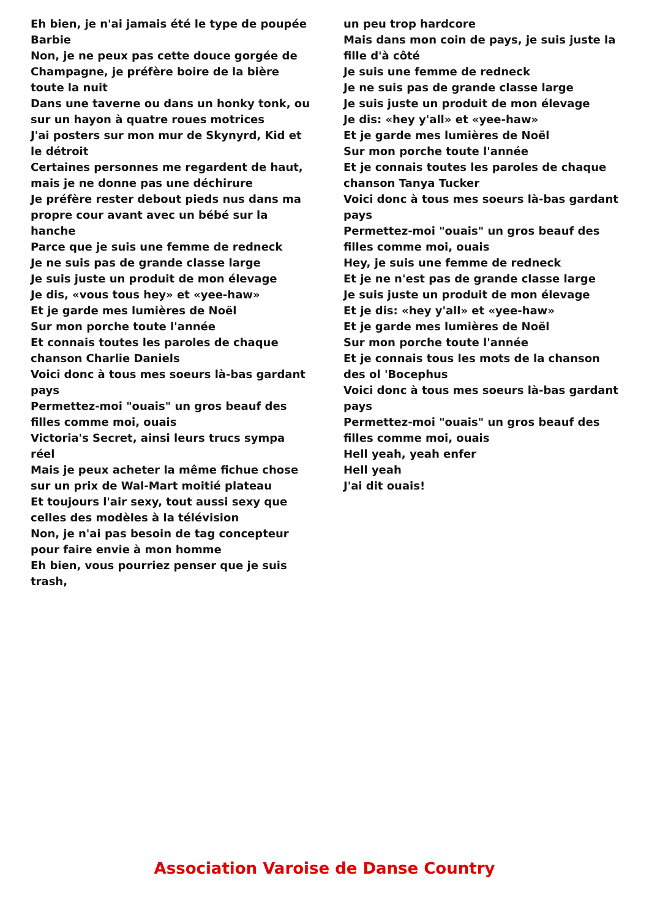Eh bien, je n'ai jamais été le type de poupée Barbie
Non, je ne peux pas cette douce gorgée de Champagne, je préfère boire de la bière toute la nuit
Dans une taverne ou dans un honky tonk, ou sur un hayon à quatre roues motrices
J'ai posters sur mon mur de Skynyrd, Kid et le détroit
Certaines personnes me regardent de haut, mais je ne donne pas une déchirure
Je préfère rester debout pieds nus dans ma propre cour avant avec un bébé sur la hanche
Parce que je suis une femme de redneck
Je ne suis pas de grande classe large
Je suis juste un produit de mon élevage
Je dis, «vous tous hey» et «yee-haw»
Et je garde mes lumières de Noël
Sur mon porche toute l'année
Et connais toutes les paroles de chaque chanson Charlie Daniels
Voici donc à tous mes soeurs là-bas gardant pays
Permettez-moi "ouais" un gros beauf des filles comme moi, ouais
Victoria's Secret, ainsi leurs trucs sympa réel
Mais je peux acheter la même fichue chose sur un prix de Wal-Mart moitié plateau
Et toujours l'air sexy, tout aussi sexy que celles des modèles à la télévision
Non, je n'ai pas besoin de tag concepteur pour faire envie à mon homme
Eh bien, vous pourriez penser que je suis trash,
un peu trop hardcore
Mais dans mon coin de pays, je suis juste la fille d'à côté
Je suis une femme de redneck
Je ne suis pas de grande classe large
Je suis juste un produit de mon élevage
Je dis: «hey y'all» et «yee-haw»
Et je garde mes lumières de Noël
Sur mon porche toute l'année
Et je connais toutes les paroles de chaque chanson Tanya Tucker
Voici donc à tous mes soeurs là-bas gardant pays
Permettez-moi "ouais" un gros beauf des filles comme moi, ouais
Hey, je suis une femme de redneck
Et je ne n'est pas de grande classe large
Je suis juste un produit de mon élevage
Et je dis: «hey y'all» et «yee-haw»
Et je garde mes lumières de Noël
Sur mon porche toute l'année
Et je connais tous les mots de la chanson des ol 'Bocephus
Voici donc à tous mes soeurs là-bas gardant pays
Permettez-moi "ouais" un gros beauf des filles comme moi, ouais
Hell yeah, yeah enfer
Hell yeah
J'ai dit ouais!
Association Varoise de Danse Country